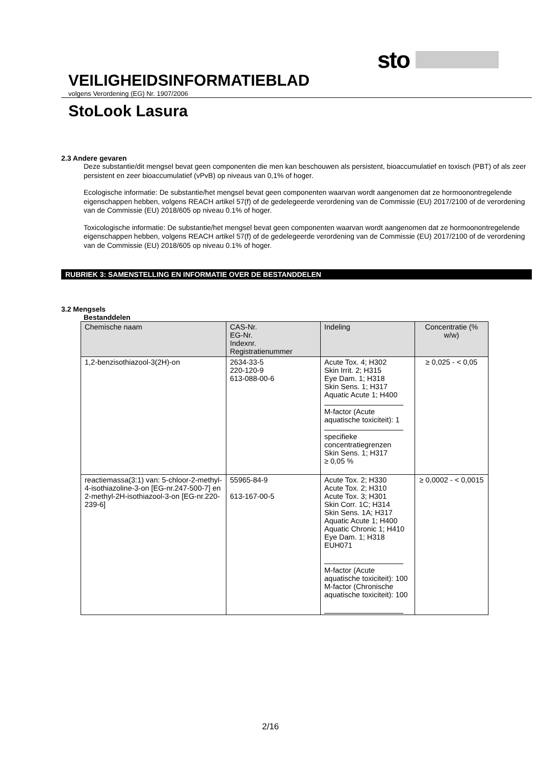sto
VEILIGHEIDSINFORMATIEBLAD
volgens Verordening (EG) Nr. 1907/2006
StoLook Lasura
2.3 Andere gevaren
Deze substantie/dit mengsel bevat geen componenten die men kan beschouwen als persistent, bioaccumulatief en toxisch (PBT) of als zeer persistent en zeer bioaccumulatief (vPvB) op niveaus van 0,1% of hoger.
Ecologische informatie: De substantie/het mengsel bevat geen componenten waarvan wordt aangenomen dat ze hormoonontregelende eigenschappen hebben, volgens REACH artikel 57(f) of de gedelegeerde verordening van de Commissie (EU) 2017/2100 of de verordening van de Commissie (EU) 2018/605 op niveau 0.1% of hoger.
Toxicologische informatie: De substantie/het mengsel bevat geen componenten waarvan wordt aangenomen dat ze hormoonontregelende eigenschappen hebben, volgens REACH artikel 57(f) of de gedelegeerde verordening van de Commissie (EU) 2017/2100 of de verordening van de Commissie (EU) 2018/605 op niveau 0.1% of hoger.
RUBRIEK 3: SAMENSTELLING EN INFORMATIE OVER DE BESTANDDELEN
3.2 Mengsels
Bestanddelen
| Chemische naam | CAS-Nr. EG-Nr. Indexnr. Registratienummer | Indeling | Concentratie (% w/w) |
| --- | --- | --- | --- |
| 1,2-benzisothiazool-3(2H)-on | 2634-33-5 220-120-9 613-088-00-6 | Acute Tox. 4; H302 Skin Irrit. 2; H315 Eye Dam. 1; H318 Skin Sens. 1; H317 Aquatic Acute 1; H400 M-factor (Acute aquatische toxiciteit): 1 specifieke concentratiegrenzen Skin Sens. 1; H317 ≥ 0,05 % | ≥ 0,025 - < 0,05 |
| reactiemassa(3:1) van: 5-chloor-2-methyl-4-isothiazoline-3-on [EG-nr.247-500-7] en 2-methyl-2H-isothiazool-3-on [EG-nr.220-239-6] | 55965-84-9 613-167-00-5 | Acute Tox. 2; H330 Acute Tox. 2; H310 Acute Tox. 3; H301 Skin Corr. 1C; H314 Skin Sens. 1A; H317 Aquatic Acute 1; H400 Aquatic Chronic 1; H410 Eye Dam. 1; H318 EUH071 M-factor (Acute aquatische toxiciteit): 100 M-factor (Chronische aquatische toxiciteit): 100 | ≥ 0,0002 - < 0,0015 |
2/16